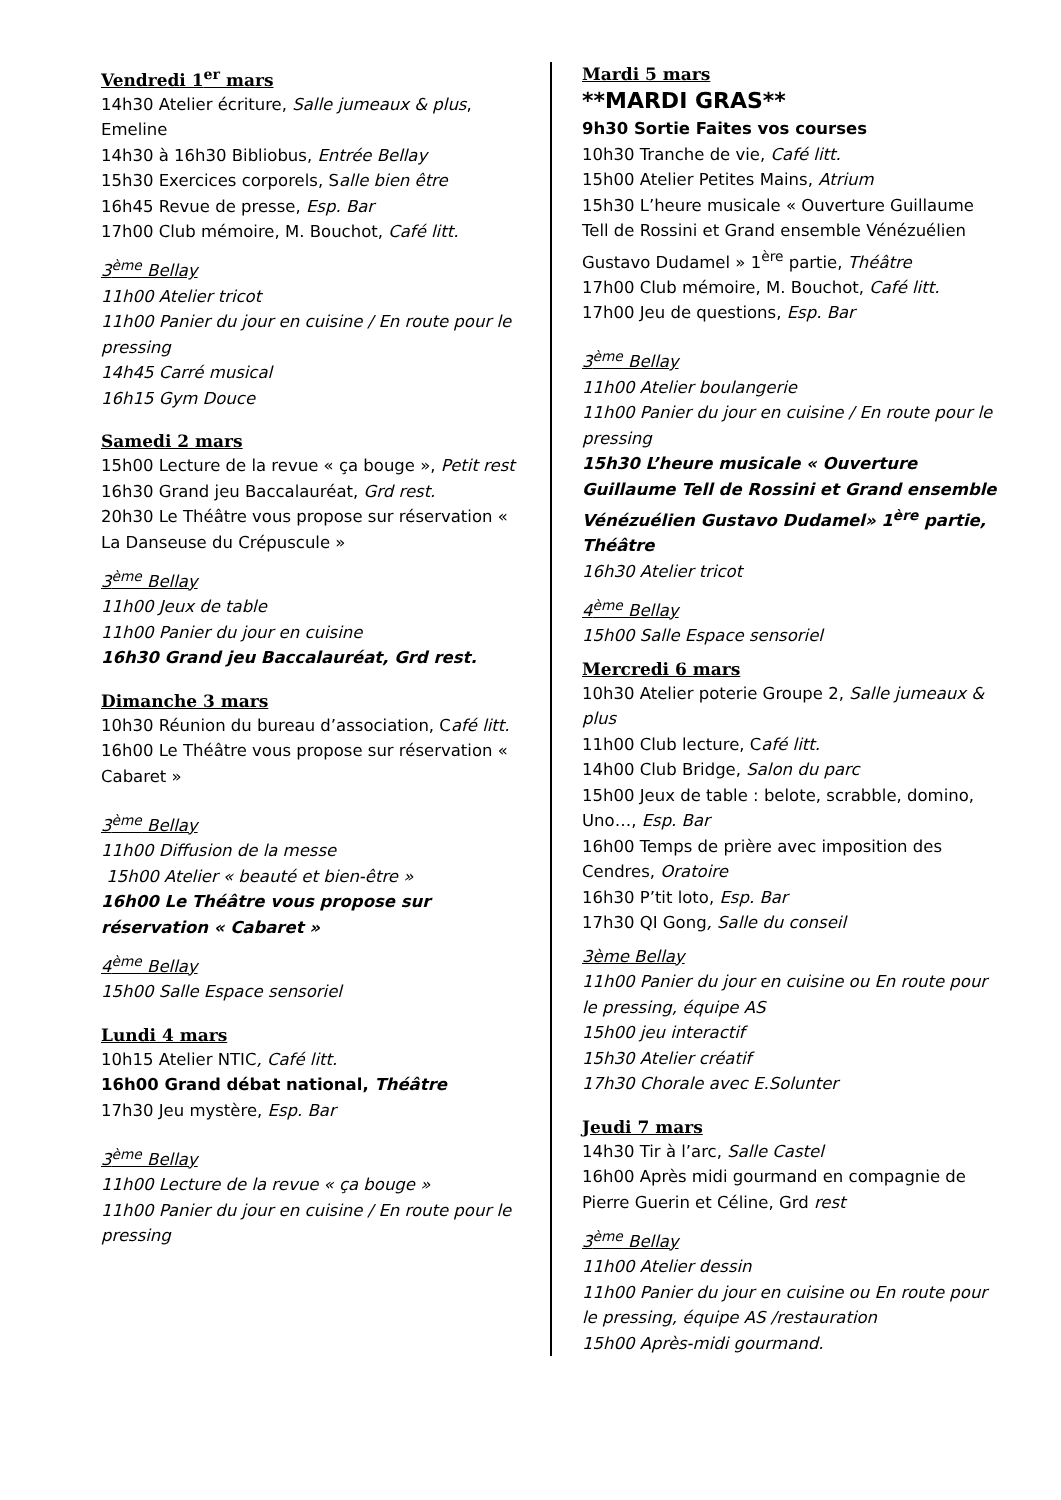Vendredi 1<sup>er</sup> mars
14h30 Atelier écriture, Salle jumeaux & plus, Emeline
14h30 à 16h30 Bibliobus, Entrée Bellay
15h30 Exercices corporels, Salle bien être
16h45 Revue de presse, Esp. Bar
17h00 Club mémoire, M. Bouchot, Café litt.
3<sup>ème</sup> Bellay
11h00 Atelier tricot
11h00 Panier du jour en cuisine / En route pour le pressing
14h45 Carré musical
16h15 Gym Douce
Samedi 2 mars
15h00 Lecture de la revue « ça bouge », Petit rest
16h30 Grand jeu Baccalauréat, Grd rest.
20h30 Le Théâtre vous propose sur réservation « La Danseuse du Crépuscule »
3<sup>ème</sup> Bellay
11h00 Jeux de table
11h00 Panier du jour en cuisine
16h30 Grand jeu Baccalauréat, Grd rest.
Dimanche 3 mars
10h30 Réunion du bureau d’association, Café litt.
16h00 Le Théâtre vous propose sur réservation « Cabaret »
3<sup>ème</sup> Bellay
11h00 Diffusion de la messe
15h00 Atelier « beauté et bien-être »
16h00 Le Théâtre vous propose sur réservation « Cabaret »
4<sup>ème</sup> Bellay
15h00 Salle Espace sensoriel
Lundi 4 mars
10h15 Atelier NTIC, Café litt.
16h00 Grand débat national, Théâtre
17h30 Jeu mystère, Esp. Bar
3<sup>ème</sup> Bellay
11h00 Lecture de la revue « ça bouge »
11h00 Panier du jour en cuisine / En route pour le pressing
Mardi 5 mars
**MARDI GRAS**
9h30 Sortie Faites vos courses
10h30 Tranche de vie, Café litt.
15h00 Atelier Petites Mains, Atrium
15h30 L’heure musicale « Ouverture Guillaume Tell de Rossini et Grand ensemble Vénézuélien Gustavo Dudamel » 1<sup>ère</sup> partie, Théâtre
17h00 Club mémoire, M. Bouchot, Café litt.
17h00 Jeu de questions, Esp. Bar
3<sup>ème</sup> Bellay
11h00 Atelier boulangerie
11h00 Panier du jour en cuisine / En route pour le pressing
15h30 L’heure musicale « Ouverture Guillaume Tell de Rossini et Grand ensemble Vénézuélien Gustavo Dudamel» 1<sup>ère</sup> partie, Théâtre
16h30 Atelier tricot
4<sup>ème</sup> Bellay
15h00 Salle Espace sensoriel
Mercredi 6 mars
10h30 Atelier poterie Groupe 2, Salle jumeaux & plus
11h00 Club lecture, Café litt.
14h00 Club Bridge, Salon du parc
15h00 Jeux de table : belote, scrabble, domino, Uno…, Esp. Bar
16h00 Temps de prière avec imposition des Cendres, Oratoire
16h30 P’tit loto, Esp. Bar
17h30 QI Gong, Salle du conseil
3ème Bellay
11h00 Panier du jour en cuisine ou En route pour le pressing, équipe AS
15h00 jeu interactif
15h30 Atelier créatif
17h30 Chorale avec E.Solunter
Jeudi 7 mars
14h30 Tir à l’arc, Salle Castel
16h00 Après midi gourmand en compagnie de Pierre Guerin et Céline, Grd rest
3<sup>ème</sup> Bellay
11h00 Atelier dessin
11h00 Panier du jour en cuisine ou En route pour le pressing, équipe AS /restauration
15h00 Après-midi gourmand.